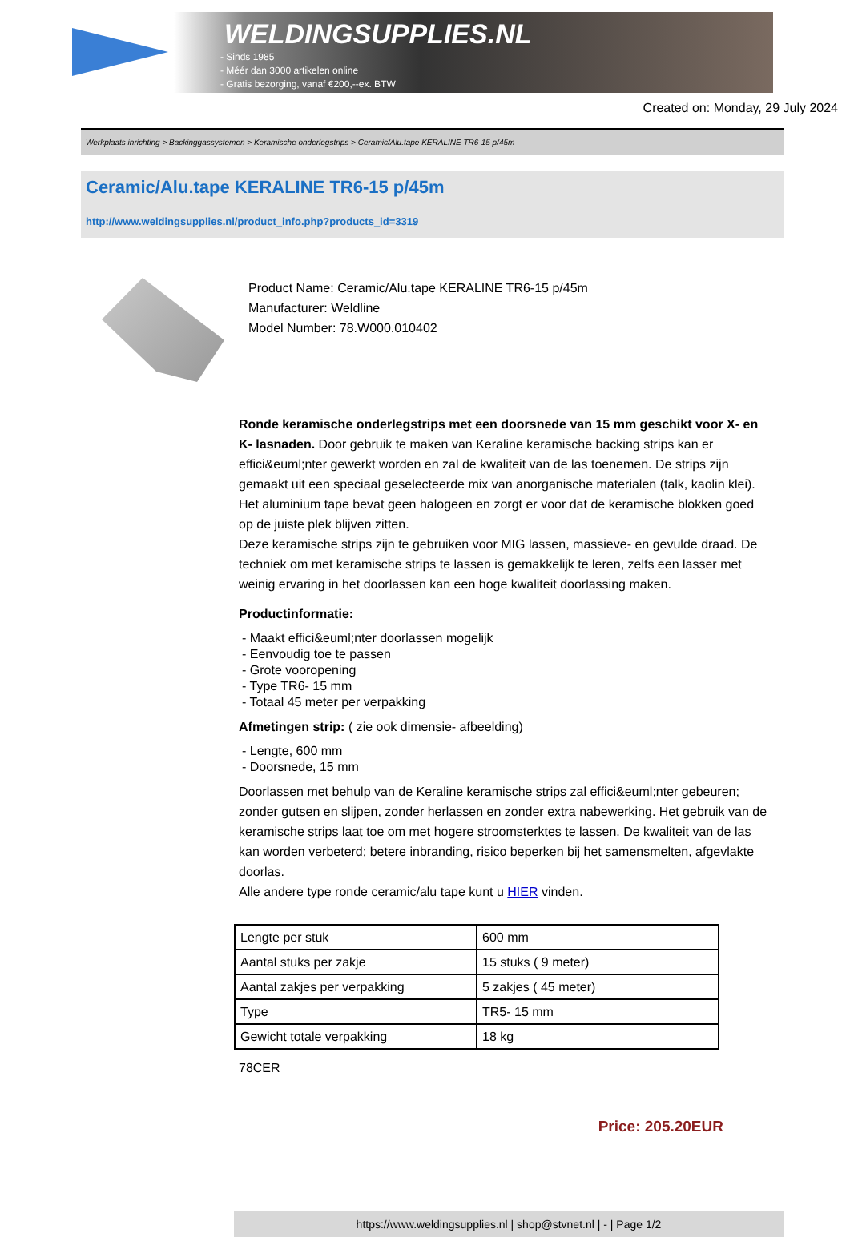WELDINGSUPPLIES.NL
- Sinds 1985
- Méér dan 3000 artikelen online
- Gratis bezorging, vanaf €200,--ex. BTW
Created on: Monday, 29 July 2024
Werkplaats inrichting > Backinggassystemen > Keramische onderlegstrips > Ceramic/Alu.tape KERALINE TR6-15 p/45m
Ceramic/Alu.tape KERALINE TR6-15 p/45m
http://www.weldingsupplies.nl/product_info.php?products_id=3319
Product Name: Ceramic/Alu.tape KERALINE TR6-15 p/45m
Manufacturer: Weldline
Model Number: 78.W000.010402
Ronde keramische onderlegstrips met een doorsnede van 15 mm geschikt voor X- en K- lasnaden. Door gebruik te maken van Keraline keramische backing strips kan er effici&euml;nter gewerkt worden en zal de kwaliteit van de las toenemen. De strips zijn gemaakt uit een speciaal geselecteerde mix van anorganische materialen (talk, kaolin klei). Het aluminium tape bevat geen halogeen en zorgt er voor dat de keramische blokken goed op de juiste plek blijven zitten.
Deze keramische strips zijn te gebruiken voor MIG lassen, massieve- en gevulde draad. De techniek om met keramische strips te lassen is gemakkelijk te leren, zelfs een lasser met weinig ervaring in het doorlassen kan een hoge kwaliteit doorlassing maken.
Productinformatie:
- Maakt effici&euml;nter doorlassen mogelijk
- Eenvoudig toe te passen
- Grote vooropening
- Type TR6- 15 mm
- Totaal 45 meter per verpakking
Afmetingen strip: ( zie ook dimensie- afbeelding)
- Lengte, 600 mm
- Doorsnede, 15 mm
Doorlassen met behulp van de Keraline keramische strips zal effici&euml;nter gebeuren; zonder gutsen en slijpen, zonder herlassen en zonder extra nabewerking. Het gebruik van de keramische strips laat toe om met hogere stroomsterktes te lassen. De kwaliteit van de las kan worden verbeterd; betere inbranding, risico beperken bij het samensmelten, afgevlakte doorlas.
Alle andere type ronde ceramic/alu tape kunt u HIER vinden.
| Lengte per stuk | 600 mm |
| Aantal stuks per zakje | 15 stuks ( 9 meter) |
| Aantal zakjes per verpakking | 5 zakjes ( 45 meter) |
| Type | TR5- 15 mm |
| Gewicht totale verpakking | 18 kg |
78CER
Price: 205.20EUR
https://www.weldingsupplies.nl | shop@stvnet.nl | - | Page 1/2